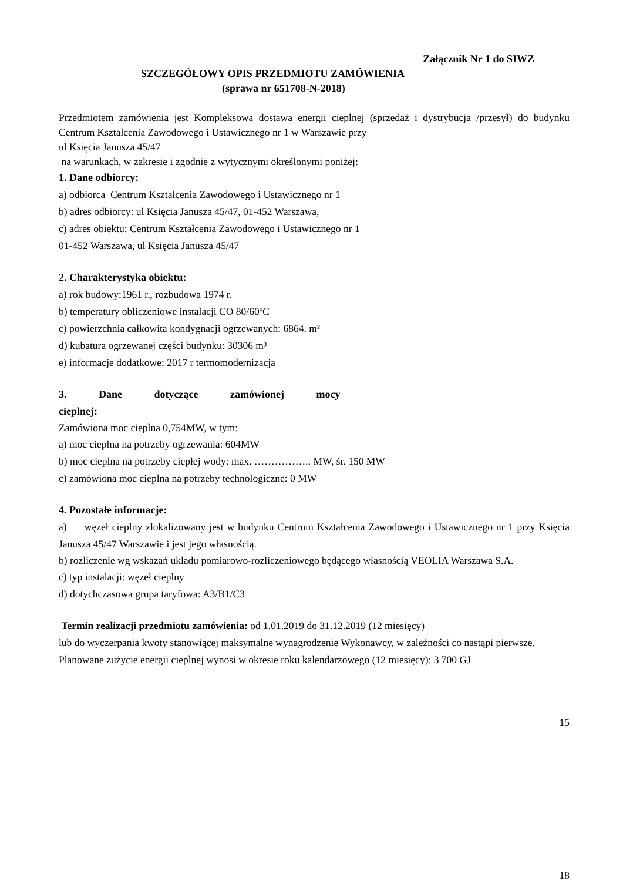Załącznik Nr 1 do SIWZ
SZCZEGÓŁOWY OPIS PRZEDMIOTU ZAMÓWIENIA
(sprawa nr 651708-N-2018)
Przedmiotem zamówienia jest Kompleksowa dostawa energii cieplnej (sprzedaż i dystrybucja /przesył) do budynku Centrum Kształcenia Zawodowego i Ustawicznego nr 1 w Warszawie przy
ul Księcia Janusza 45/47
na warunkach, w zakresie i zgodnie z wytycznymi określonymi poniżej:
1. Dane odbiorcy:
a) odbiorca Centrum Kształcenia Zawodowego i Ustawicznego nr 1
b) adres odbiorcy: ul Księcia Janusza 45/47, 01-452 Warszawa,
c) adres obiektu: Centrum Kształcenia Zawodowego i Ustawicznego nr 1
01-452 Warszawa, ul Księcia Janusza 45/47
2. Charakterystyka obiektu:
a) rok budowy:1961 r., rozbudowa 1974 r.
b) temperatury obliczeniowe instalacji CO 80/60ºC
c) powierzchnia całkowita kondygnacji ogrzewanych: 6864. m²
d) kubatura ogrzewanej części budynku: 30306 m³
e) informacje dodatkowe: 2017 r termomodernizacja
3. Dane dotyczące zamówionej mocy cieplnej:
Zamówiona moc cieplna 0,754MW, w tym:
a) moc cieplna na potrzeby ogrzewania: 604MW
b) moc cieplna na potrzeby ciepłej wody: max. …………….. MW, śr. 150 MW
c) zamówiona moc cieplna na potrzeby technologiczne: 0 MW
4. Pozostałe informacje:
a) węzeł cieplny zlokalizowany jest w budynku Centrum Kształcenia Zawodowego i Ustawicznego nr 1 przy Księcia Janusza 45/47 Warszawie i jest jego własnością.
b) rozliczenie wg wskazań układu pomiarowo-rozliczeniowego będącego własnością VEOLIA Warszawa S.A.
c) typ instalacji: węzeł cieplny
d) dotychczasowa grupa taryfowa: A3/B1/C3
Termin realizacji przedmiotu zamówienia: od 1.01.2019 do 31.12.2019 (12 miesięcy)
lub do wyczerpania kwoty stanowiącej maksymalne wynagrodzenie Wykonawcy, w zależności co nastąpi pierwsze. Planowane zużycie energii cieplnej wynosi w okresie roku kalendarzowego (12 miesięcy): 3 700 GJ
15
18